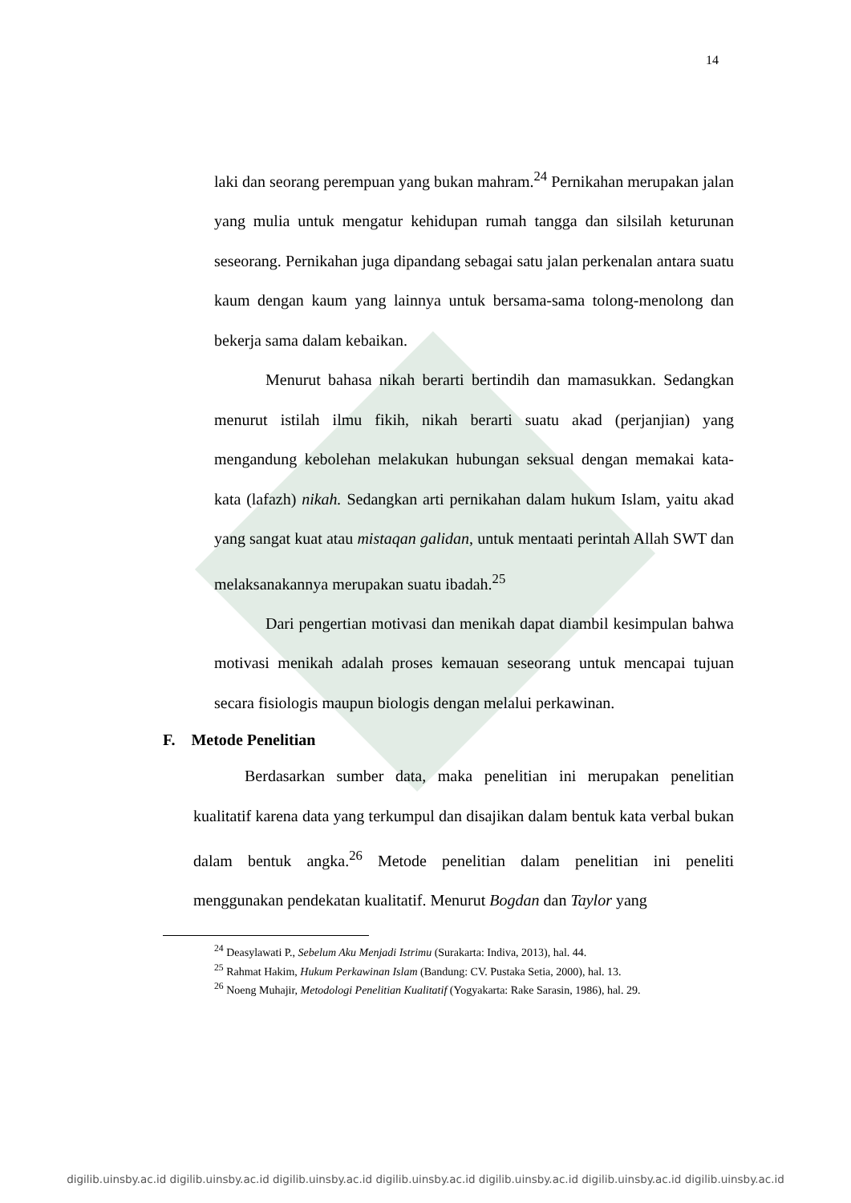14
laki dan seorang perempuan yang bukan mahram.<sup>24</sup> Pernikahan merupakan jalan yang mulia untuk mengatur kehidupan rumah tangga dan silsilah keturunan seseorang. Pernikahan juga dipandang sebagai satu jalan perkenalan antara suatu kaum dengan kaum yang lainnya untuk bersama-sama tolong-menolong dan bekerja sama dalam kebaikan.
Menurut bahasa nikah berarti bertindih dan mamasukkan. Sedangkan menurut istilah ilmu fikih, nikah berarti suatu akad (perjanjian) yang mengandung kebolehan melakukan hubungan seksual dengan memakai kata-kata (lafazh) nikah. Sedangkan arti pernikahan dalam hukum Islam, yaitu akad yang sangat kuat atau mistaqan galidan, untuk mentaati perintah Allah SWT dan melaksanakannya merupakan suatu ibadah.<sup>25</sup>
Dari pengertian motivasi dan menikah dapat diambil kesimpulan bahwa motivasi menikah adalah proses kemauan seseorang untuk mencapai tujuan secara fisiologis maupun biologis dengan melalui perkawinan.
F. Metode Penelitian
Berdasarkan sumber data, maka penelitian ini merupakan penelitian kualitatif karena data yang terkumpul dan disajikan dalam bentuk kata verbal bukan dalam bentuk angka.<sup>26</sup> Metode penelitian dalam penelitian ini peneliti menggunakan pendekatan kualitatif. Menurut Bogdan dan Taylor yang
<sup>24</sup> Deasylawati P., Sebelum Aku Menjadi Istrimu (Surakarta: Indiva, 2013), hal. 44.
<sup>25</sup> Rahmat Hakim, Hukum Perkawinan Islam (Bandung: CV. Pustaka Setia, 2000), hal. 13.
<sup>26</sup> Noeng Muhajir, Metodologi Penelitian Kualitatif (Yogyakarta: Rake Sarasin, 1986), hal. 29.
digilib.uinsby.ac.id digilib.uinsby.ac.id digilib.uinsby.ac.id digilib.uinsby.ac.id digilib.uinsby.ac.id digilib.uinsby.ac.id digilib.uinsby.ac.id